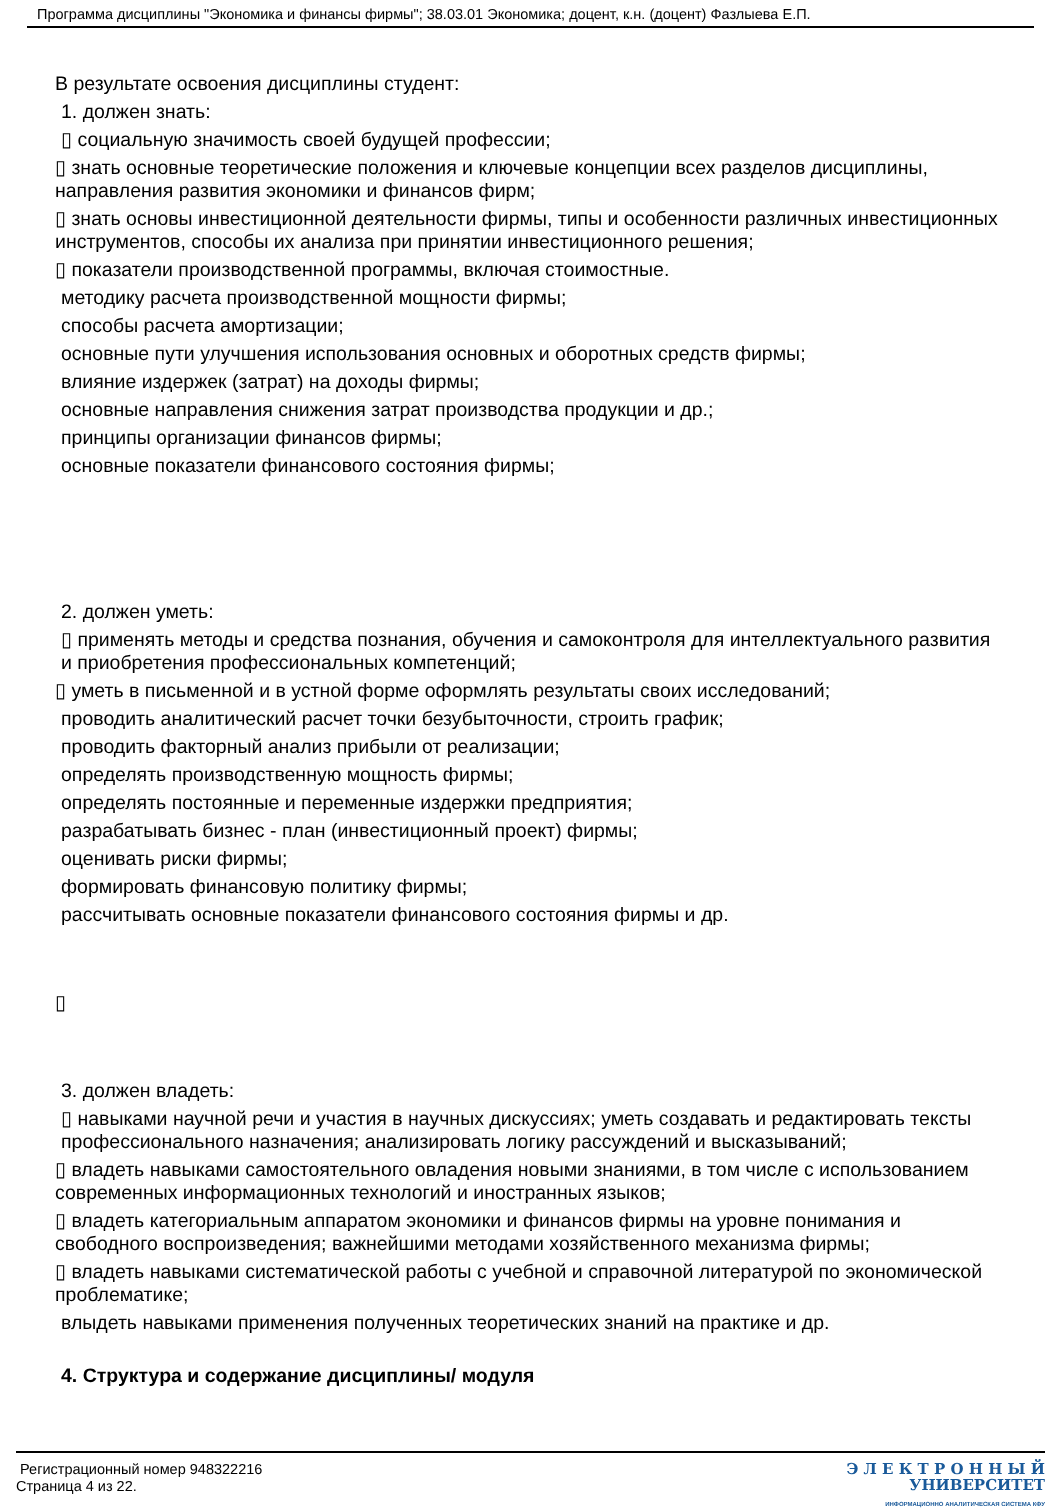Программа дисциплины "Экономика и финансы фирмы"; 38.03.01 Экономика; доцент, к.н. (доцент) Фазлыева Е.П.
В результате освоения дисциплины студент:
1. должен знать:
▯ социальную значимость своей будущей профессии;
▯ знать основные теоретические положения и ключевые концепции всех разделов дисциплины, направления развития экономики и финансов фирм;
▯ знать основы инвестиционной деятельности фирмы, типы и особенности различных инвестиционных инструментов, способы их анализа при принятии инвестиционного решения;
▯ показатели производственной программы, включая стоимостные.
методику расчета производственной мощности фирмы;
способы расчета амортизации;
основные пути улучшения использования основных и оборотных средств фирмы;
влияние издержек (затрат) на доходы фирмы;
основные направления снижения затрат производства продукции и др.;
принципы организации финансов фирмы;
основные показатели финансового состояния фирмы;
2. должен уметь:
▯ применять методы и средства познания, обучения и самоконтроля для интеллектуального развития и приобретения профессиональных компетенций;
▯ уметь в письменной и в устной форме оформлять результаты своих исследований;
проводить аналитический расчет точки безубыточности, строить график;
проводить факторный анализ прибыли от реализации;
определять производственную мощность фирмы;
определять постоянные и переменные издержки предприятия;
разрабатывать бизнес - план (инвестиционный проект) фирмы;
оценивать риски фирмы;
формировать финансовую политику фирмы;
рассчитывать основные показатели финансового состояния фирмы и др.
▯
3. должен владеть:
▯ навыками научной речи и участия в научных дискуссиях; уметь создавать и редактировать тексты профессионального назначения; анализировать логику рассуждений и высказываний;
▯ владеть навыками самостоятельного овладения новыми знаниями, в том числе с использованием современных информационных технологий и иностранных языков;
▯ владеть категориальным аппаратом экономики и финансов фирмы на уровне понимания и свободного воспроизведения; важнейшими методами хозяйственного механизма фирмы;
▯ владеть навыками систематической работы с учебной и справочной литературой по экономической проблематике;
влыдеть навыками применения полученных теоретических знаний на практике и др.
4. Структура и содержание дисциплины/ модуля
Регистрационный номер 948322216
Страница 4 из 22.
Э Л Е К Т Р О Н Н Ы Й
УНИВЕРСИТЕТ
ИНФОРМАЦИОННО АНАЛИТИЧЕСКАЯ СИСТЕМА КФУ